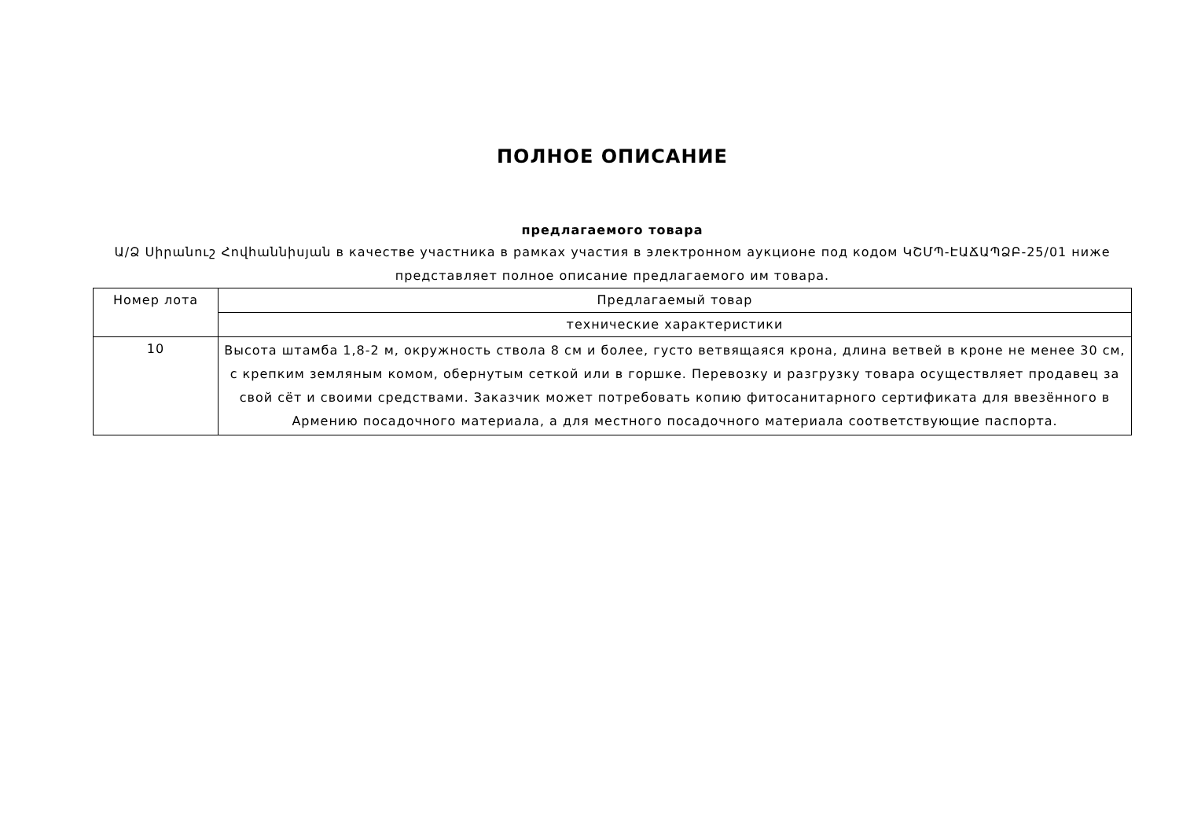ПОЛНОЕ ОПИСАНИЕ
предлагаемого товара
Ա/Ձ Սիրանուշ Հովհաննիսյան в качестве участника в рамках участия в электронном аукционе под кодом ԿՇՄՊ-ԷԱՃԱՊՁԲ-25/01 ниже представляет полное описание предлагаемого им товара.
| Номер лота | Предлагаемый товар |
| --- | --- |
| | технические характеристики |
| 10 | Высота штамба 1,8-2 м, окружность ствола 8 см и более, густо ветвящаяся крона, длина ветвей в кроне не менее 30 см, с крепким земляным комом, обернутым сеткой или в горшке. Перевозку и разгрузку товара осуществляет продавец за свой сёт и своими средствами. Заказчик может потребовать копию фитосанитарного сертификата для ввезённого в Армению посадочного материала, а для местного посадочного материала соответствующие паспорта. |